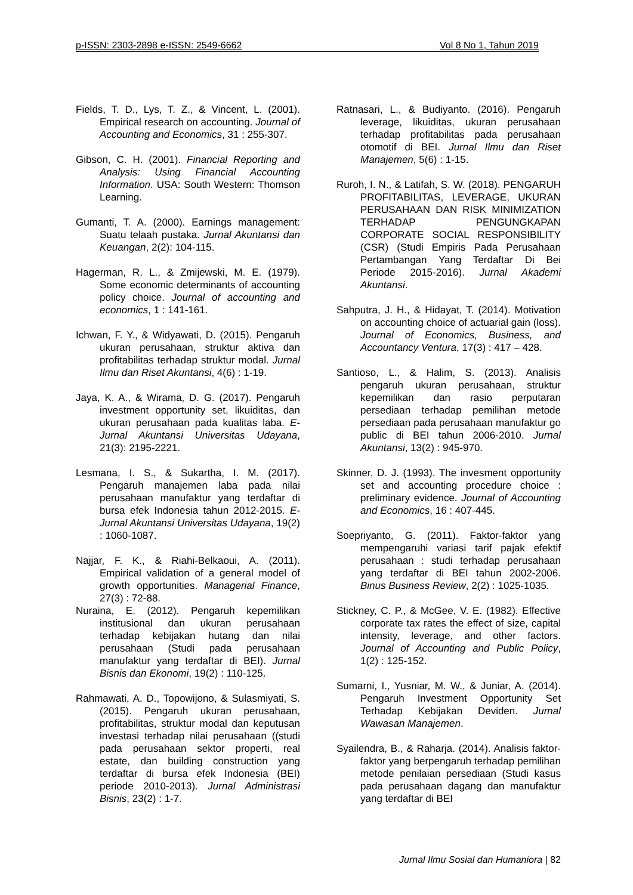p-ISSN: 2303-2898 e-ISSN: 2549-6662 Vol 8 No 1, Tahun 2019
Fields, T. D., Lys, T. Z., & Vincent, L. (2001). Empirical research on accounting. Journal of Accounting and Economics, 31 : 255-307.
Gibson, C. H. (2001). Financial Reporting and Analysis: Using Financial Accounting Information. USA: South Western: Thomson Learning.
Gumanti, T. A. (2000). Earnings management: Suatu telaah pustaka. Jurnal Akuntansi dan Keuangan, 2(2): 104-115.
Hagerman, R. L., & Zmijewski, M. E. (1979). Some economic determinants of accounting policy choice. Journal of accounting and economics, 1 : 141-161.
Ichwan, F. Y., & Widyawati, D. (2015). Pengaruh ukuran perusahaan, struktur aktiva dan profitabilitas terhadap struktur modal. Jurnal Ilmu dan Riset Akuntansi, 4(6) : 1-19.
Jaya, K. A., & Wirama, D. G. (2017). Pengaruh investment opportunity set, likuiditas, dan ukuran perusahaan pada kualitas laba. E-Jurnal Akuntansi Universitas Udayana, 21(3): 2195-2221.
Lesmana, I. S., & Sukartha, I. M. (2017). Pengaruh manajemen laba pada nilai perusahaan manufaktur yang terdaftar di bursa efek Indonesia tahun 2012-2015. E-Jurnal Akuntansi Universitas Udayana, 19(2) : 1060-1087.
Najjar, F. K., & Riahi-Belkaoui, A. (2011). Empirical validation of a general model of growth opportunities. Managerial Finance, 27(3) : 72-88.
Nuraina, E. (2012). Pengaruh kepemilikan institusional dan ukuran perusahaan terhadap kebijakan hutang dan nilai perusahaan (Studi pada perusahaan manufaktur yang terdaftar di BEI). Jurnal Bisnis dan Ekonomi, 19(2) : 110-125.
Rahmawati, A. D., Topowijono, & Sulasmiyati, S. (2015). Pengaruh ukuran perusahaan, profitabilitas, struktur modal dan keputusan investasi terhadap nilai perusahaan ((studi pada perusahaan sektor properti, real estate, dan building construction yang terdaftar di bursa efek Indonesia (BEI) periode 2010-2013). Jurnal Administrasi Bisnis, 23(2) : 1-7.
Ratnasari, L., & Budiyanto. (2016). Pengaruh leverage, likuiditas, ukuran perusahaan terhadap profitabilitas pada perusahaan otomotif di BEI. Jurnal Ilmu dan Riset Manajemen, 5(6) : 1-15.
Ruroh, I. N., & Latifah, S. W. (2018). PENGARUH PROFITABILITAS, LEVERAGE, UKURAN PERUSAHAAN DAN RISK MINIMIZATION TERHADAP PENGUNGKAPAN CORPORATE SOCIAL RESPONSIBILITY (CSR) (Studi Empiris Pada Perusahaan Pertambangan Yang Terdaftar Di Bei Periode 2015-2016). Jurnal Akademi Akuntansi.
Sahputra, J. H., & Hidayat, T. (2014). Motivation on accounting choice of actuarial gain (loss). Journal of Economics, Business, and Accountancy Ventura, 17(3) : 417 – 428.
Santioso, L., & Halim, S. (2013). Analisis pengaruh ukuran perusahaan, struktur kepemilikan dan rasio perputaran persediaan terhadap pemilihan metode persediaan pada perusahaan manufaktur go public di BEI tahun 2006-2010. Jurnal Akuntansi, 13(2) : 945-970.
Skinner, D. J. (1993). The invesment opportunity set and accounting procedure choice : preliminary evidence. Journal of Accounting and Economics, 16 : 407-445.
Soepriyanto, G. (2011). Faktor-faktor yang mempengaruhi variasi tarif pajak efektif perusahaan : studi terhadap perusahaan yang terdaftar di BEI tahun 2002-2006. Binus Business Review, 2(2) : 1025-1035.
Stickney, C. P., & McGee, V. E. (1982). Effective corporate tax rates the effect of size, capital intensity, leverage, and other factors. Journal of Accounting and Public Policy, 1(2) : 125-152.
Sumarni, I., Yusniar, M. W., & Juniar, A. (2014). Pengaruh Investment Opportunity Set Terhadap Kebijakan Deviden. Jurnal Wawasan Manajemen.
Syailendra, B., & Raharja. (2014). Analisis faktor-faktor yang berpengaruh terhadap pemilihan metode penilaian persediaan (Studi kasus pada perusahaan dagang dan manufaktur yang terdaftar di BEI
Jurnal Ilmu Sosial dan Humaniora | 82